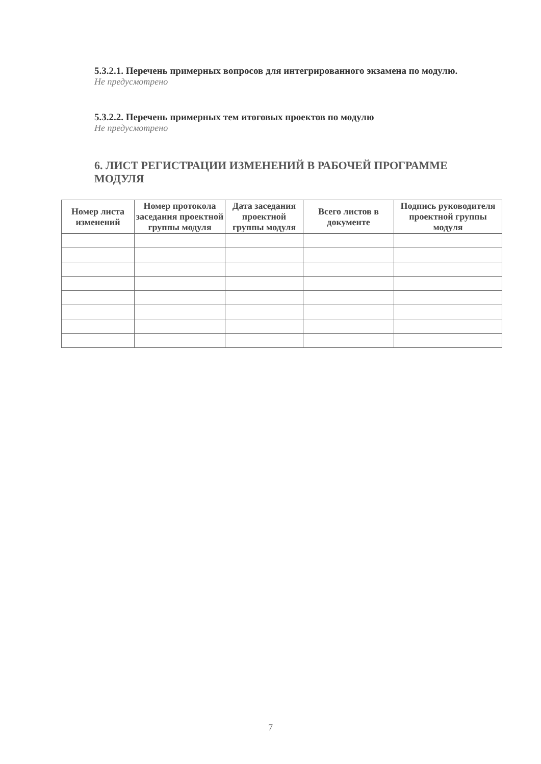5.3.2.1. Перечень примерных вопросов для интегрированного экзамена по модулю.
Не предусмотрено
5.3.2.2. Перечень примерных тем итоговых проектов по модулю
Не предусмотрено
6. ЛИСТ РЕГИСТРАЦИИ ИЗМЕНЕНИЙ В РАБОЧЕЙ ПРОГРАММЕ МОДУЛЯ
| Номер листа изменений | Номер протокола заседания проектной группы модуля | Дата заседания проектной группы модуля | Всего листов в документе | Подпись руководителя проектной группы модуля |
| --- | --- | --- | --- | --- |
7